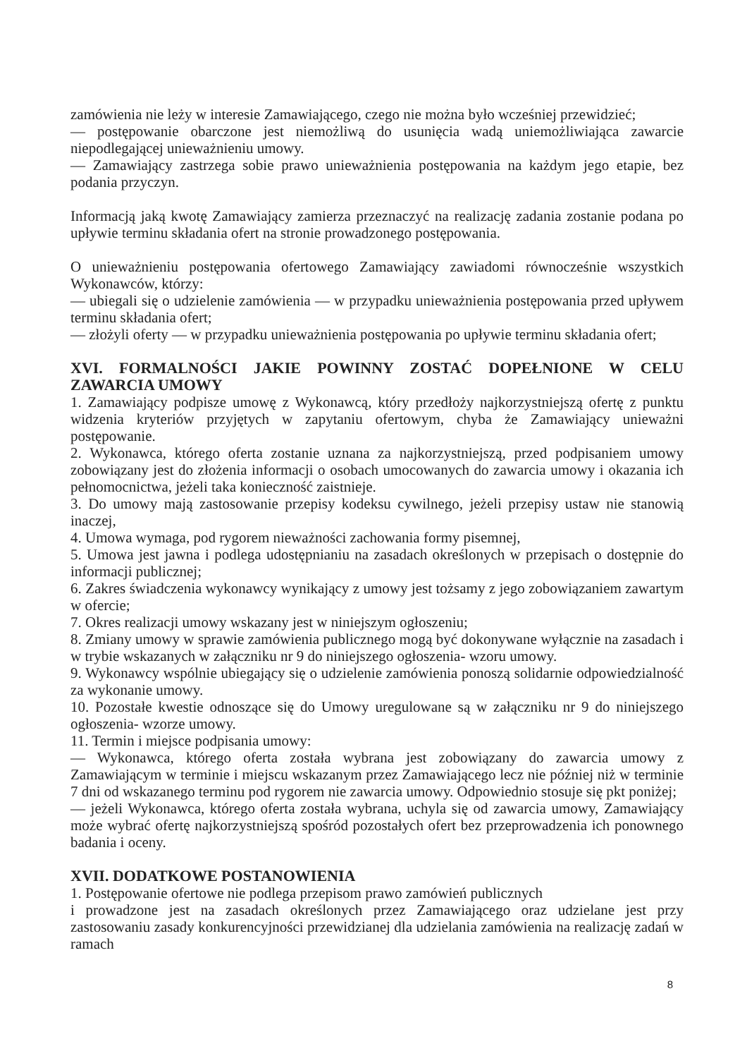zamówienia nie leży w interesie Zamawiającego, czego nie można było wcześniej przewidzieć;
— postępowanie obarczone jest niemożliwą do usunięcia wadą uniemożliwiająca zawarcie niepodlegającej unieważnieniu umowy.
— Zamawiający zastrzega sobie prawo unieważnienia postępowania na każdym jego etapie, bez podania przyczyn.
Informacją jaką kwotę Zamawiający zamierza przeznaczyć na realizację zadania zostanie podana po upływie terminu składania ofert na stronie prowadzonego postępowania.
O unieważnieniu postępowania ofertowego Zamawiający zawiadomi równocześnie wszystkich Wykonawców, którzy:
— ubiegali się o udzielenie zamówienia — w przypadku unieważnienia postępowania przed upływem terminu składania ofert;
— złożyli oferty — w przypadku unieważnienia postępowania po upływie terminu składania ofert;
XVI. FORMALNOŚCI JAKIE POWINNY ZOSTAĆ DOPEŁNIONE W CELU ZAWARCIA UMOWY
1. Zamawiający podpisze umowę z Wykonawcą, który przedłoży najkorzystniejszą ofertę z punktu widzenia kryteriów przyjętych w zapytaniu ofertowym, chyba że Zamawiający unieważni postępowanie.
2. Wykonawca, którego oferta zostanie uznana za najkorzystniejszą, przed podpisaniem umowy zobowiązany jest do złożenia informacji o osobach umocowanych do zawarcia umowy i okazania ich pełnomocnictwa, jeżeli taka konieczność zaistnieje.
3. Do umowy mają zastosowanie przepisy kodeksu cywilnego, jeżeli przepisy ustaw nie stanowią inaczej,
4. Umowa wymaga, pod rygorem nieważności zachowania formy pisemnej,
5. Umowa jest jawna i podlega udostępnianiu na zasadach określonych w przepisach o dostępnie do informacji publicznej;
6. Zakres świadczenia wykonawcy wynikający z umowy jest tożsamy z jego zobowiązaniem zawartym w ofercie;
7. Okres realizacji umowy wskazany jest w niniejszym ogłoszeniu;
8. Zmiany umowy w sprawie zamówienia publicznego mogą być dokonywane wyłącznie na zasadach i w trybie wskazanych w załączniku nr 9 do niniejszego ogłoszenia- wzoru umowy.
9. Wykonawcy wspólnie ubiegający się o udzielenie zamówienia ponoszą solidarnie odpowiedzialność za wykonanie umowy.
10. Pozostałe kwestie odnoszące się do Umowy uregulowane są w załączniku nr 9 do niniejszego ogłoszenia- wzorze umowy.
11. Termin i miejsce podpisania umowy:
— Wykonawca, którego oferta została wybrana jest zobowiązany do zawarcia umowy z Zamawiającym w terminie i miejscu wskazanym przez Zamawiającego lecz nie później niż w terminie 7 dni od wskazanego terminu pod rygorem nie zawarcia umowy. Odpowiednio stosuje się pkt poniżej;
— jeżeli Wykonawca, którego oferta została wybrana, uchyla się od zawarcia umowy, Zamawiający może wybrać ofertę najkorzystniejszą spośród pozostałych ofert bez przeprowadzenia ich ponownego badania i oceny.
XVII. DODATKOWE POSTANOWIENIA
1. Postępowanie ofertowe nie podlega przepisom prawo zamówień publicznych
i prowadzone jest na zasadach określonych przez Zamawiającego oraz udzielane jest przy zastosowaniu zasady konkurencyjności przewidzianej dla udzielania zamówienia na realizację zadań w ramach
8